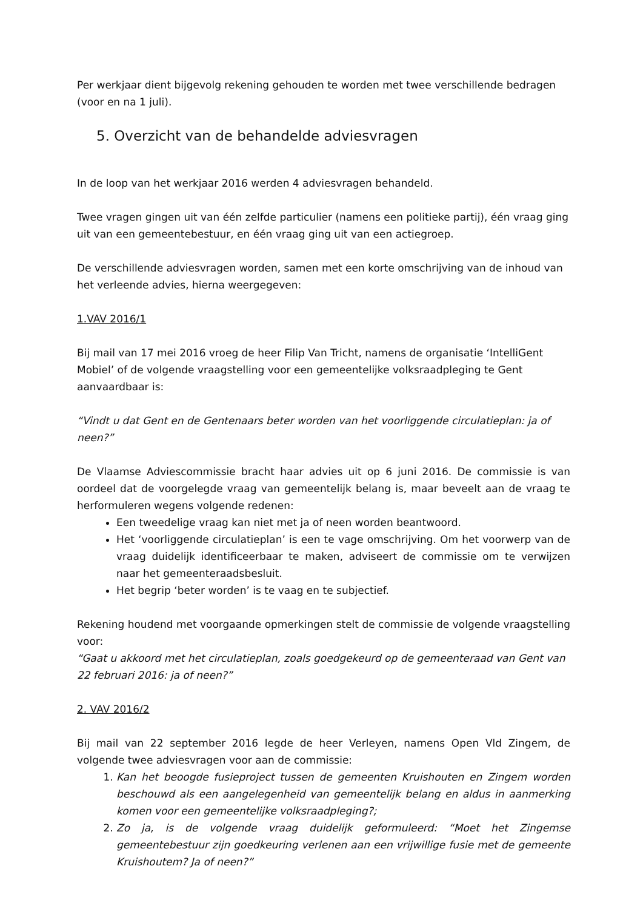Per werkjaar dient bijgevolg rekening gehouden te worden met twee verschillende bedragen (voor en na 1 juli).
5. Overzicht van de behandelde adviesvragen
In de loop van het werkjaar 2016 werden 4 adviesvragen behandeld.
Twee vragen gingen uit van één zelfde particulier (namens een politieke partij), één vraag ging uit van een gemeentebestuur, en één vraag ging uit van een actiegroep.
De verschillende adviesvragen worden, samen met een korte omschrijving van de inhoud van het verleende advies, hierna weergegeven:
1.VAV 2016/1
Bij mail van 17 mei 2016 vroeg de heer Filip Van Tricht, namens de organisatie ‘IntelliGent Mobiel’ of de volgende vraagstelling voor een gemeentelijke volksraadpleging te Gent aanvaardbaar is:
“Vindt u dat Gent en de Gentenaars beter worden van het voorliggende circulatieplan: ja of neen?”
De Vlaamse Adviescommissie bracht haar advies uit op 6 juni 2016. De commissie is van oordeel dat de voorgelegde vraag van gemeentelijk belang is, maar beveelt aan de vraag te herformuleren wegens volgende redenen:
Een tweedelige vraag kan niet met ja of neen worden beantwoord.
Het ‘voorliggende circulatieplan’ is een te vage omschrijving. Om het voorwerp van de vraag duidelijk identificeerbaar te maken, adviseert de commissie om te verwijzen naar het gemeenteraadsbesluit.
Het begrip ‘beter worden’ is te vaag en te subjectief.
Rekening houdend met voorgaande opmerkingen stelt de commissie de volgende vraagstelling voor:
“Gaat u akkoord met het circulatieplan, zoals goedgekeurd op de gemeenteraad van Gent van 22 februari 2016: ja of neen?”
2. VAV 2016/2
Bij mail van 22 september 2016 legde de heer Verleyen, namens Open Vld Zingem, de volgende twee adviesvragen voor aan de commissie:
1. Kan het beoogde fusieproject tussen de gemeenten Kruishouten en Zingem worden beschouwd als een aangelegenheid van gemeentelijk belang en aldus in aanmerking komen voor een gemeentelijke volksraadpleging?;
2. Zo ja, is de volgende vraag duidelijk geformuleerd: “Moet het Zingemse gemeentebestuur zijn goedkeuring verlenen aan een vrijwillige fusie met de gemeente Kruishoutem? Ja of neen?”